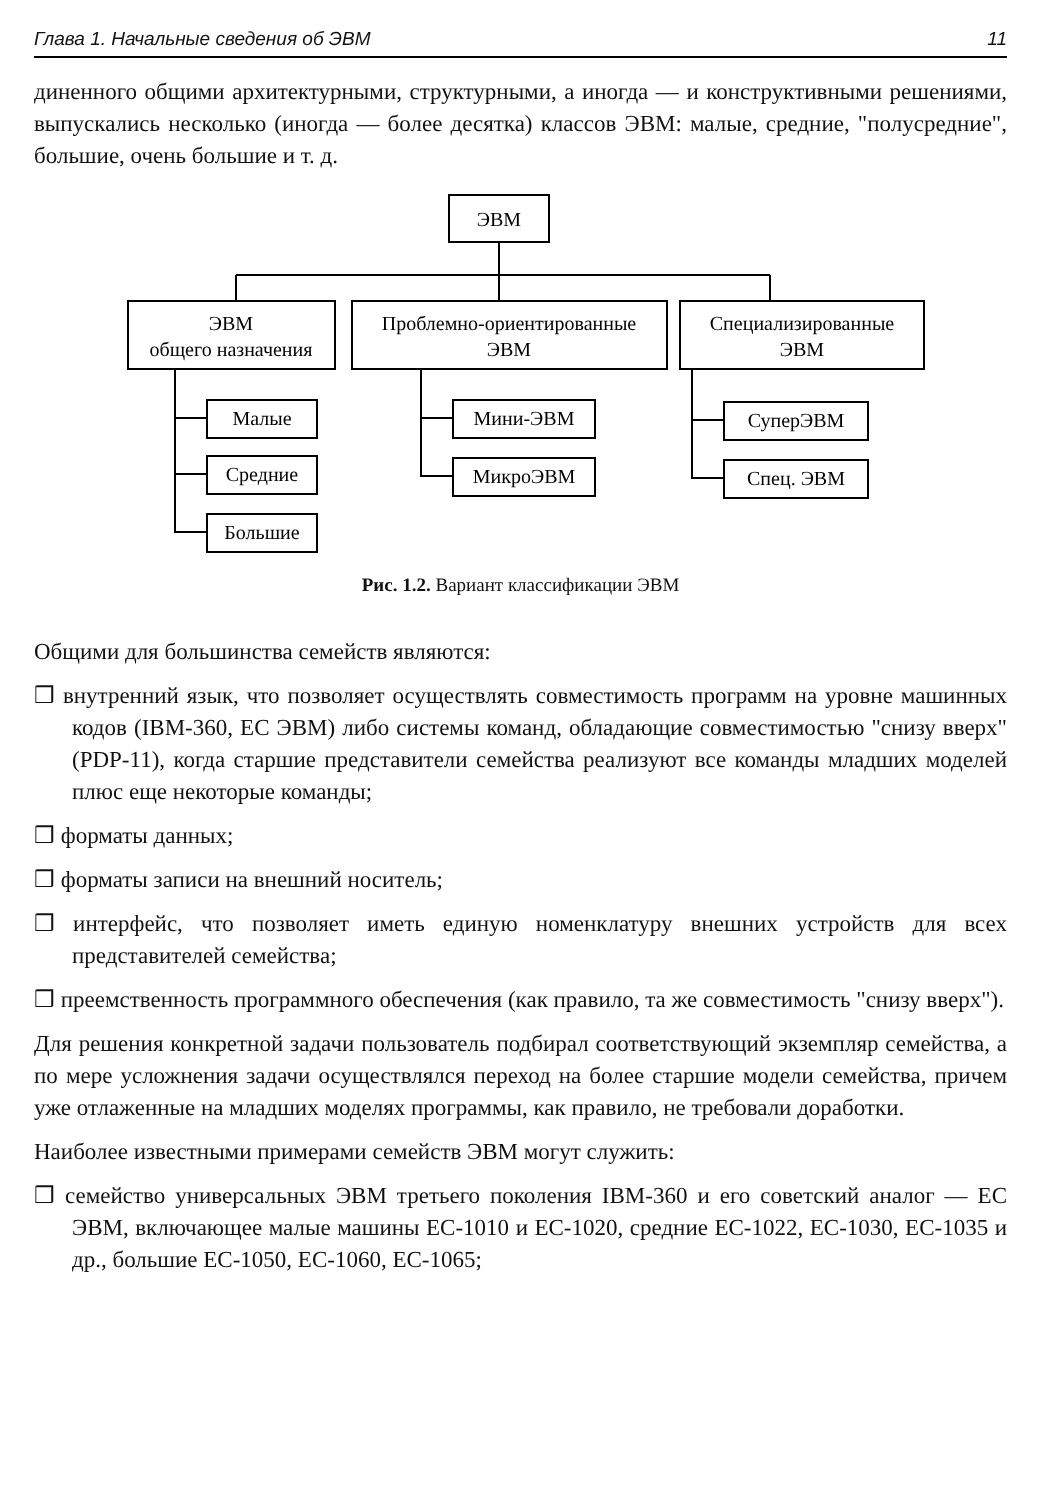Глава 1. Начальные сведения об ЭВМ 11
диненного общими архитектурными, структурными, а иногда — и конструктивными решениями, выпускались несколько (иногда — более десятка) классов ЭВМ: малые, средние, "полусредние", большие, очень большие и т. д.
ЭВМ
ЭВМ
общего назначения
Проблемно-ориентированные
ЭВМ
Специализированные
ЭВМ
Малые
Средние
Большие
Мини-ЭВМ
МикроЭВМ
СуперЭВМ
Спец. ЭВМ
Рис. 1.2. Вариант классификации ЭВМ
Общими для большинства семейств являются:
❒ внутренний язык, что позволяет осуществлять совместимость программ на уровне машинных кодов (IBM-360, ЕС ЭВМ) либо системы команд, обладающие совместимостью "снизу вверх" (PDP-11), когда старшие представители семейства реализуют все команды младших моделей плюс еще некоторые команды;
❒ форматы данных;
❒ форматы записи на внешний носитель;
❒ интерфейс, что позволяет иметь единую номенклатуру внешних устройств для всех представителей семейства;
❒ преемственность программного обеспечения (как правило, та же совместимость "снизу вверх").
Для решения конкретной задачи пользователь подбирал соответствующий экземпляр семейства, а по мере усложнения задачи осуществлялся переход на более старшие модели семейства, причем уже отлаженные на младших моделях программы, как правило, не требовали доработки.
Наиболее известными примерами семейств ЭВМ могут служить:
❒ семейство универсальных ЭВМ третьего поколения IBM-360 и его советский аналог — ЕС ЭВМ, включающее малые машины ЕС-1010 и ЕС-1020, средние ЕС-1022, ЕС-1030, ЕС-1035 и др., большие ЕС-1050, ЕС-1060, ЕС-1065;